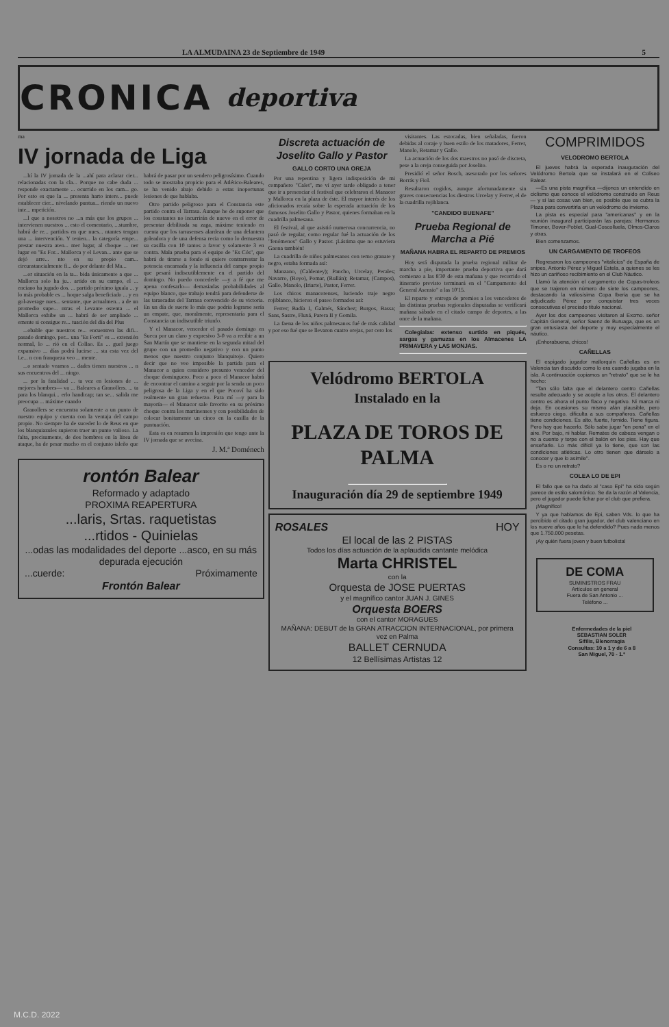LA ALMUDAINA 23 de Septiembre de 1949 5
CRONICA deportiva
ma
IV jornada de Liga
...hí la IV jornada de la ...ahí para aclarar cier... relacionadas con la cla... Porque no cabe duda ... responde exactamente ... ocurrido en los cam... go. Por esto es que la ... presenta harto intere... puede establecer cier... nivelando puntua... riendo un nuevo inte... mpetición.
...l que a nosotros no ...n más que los grupos ... intervienen nuestros ... esto el comentario, ...stumbre, habrá de re... partidos en que nues... ntantes tengan una ... intervención. Y tenien... la categoría empe... prestar nuestra aten... mer lugar, al choque ... ner lugar en "Es For... Mallorca y el Levan... ante que se dejó arre... nto en su propio cam... circunstancialmente fi... do por delante del Ma...
...or situación en la ta... bida únicamente a que ... Mallorca solo ha ju... artido en su campo, el ... enciano ha jugado dos. ... partido próximo iguala ... y lo más probable es ... hoque salga beneficiado ... y en gol-average nues... sentante, que actualmen... a de un promedio supe... ntras el Levante ostenta ... el Mallorca exhibe un ... habrá de ser ampliado ... emente si consigue re... tuación del día del Plus
...obable que nuestros re... encuentren las difi... pasado domingo, por... una "Es Forti" es ... extensión normal, lo ... rió en el Collao. Es ... guel juego expansivo ... días podrá lucirse ... sta esta vez del Le... n con franqueza veo ... mente.
...o sentado veamos ... dades tienen nuestros ... n sus encuentros del ... ningo.
... por la fatalidad ... ta vez en lesiones de ... mejores hombres— va ... Baleares a Granollers. ... ta para los blanqui... erlo handicap; tan se... salida me preocupa ... máxime cuando
Granollers se encuentra solamente a un punto de nuestro equipo y cuenta con la ventaja del campo propio. No siempre ha de suceder lo de Reus en que los blanquiazules supieron traer un punto valioso. La falta, precisamente, de dos hombres en la línea de ataque, ha de pesar mucho en el conjunto isleño que habrá de pasar por un sendero peligrosísimo. Cuando todo se mostraba propicio para el Atlético-Baleares, se ha venido abajo debido a estas inoportunas lesiones de que hablaba.
Otro partido peligroso para el Constancia este partido contra el Tarrasa. Aunque he de suponer que los constantes no incurrirán de nuevo en el error de presentar debilitada su zaga, máxime teniendo en cuenta que los tarrasenses alardean de una delantera goleadora y de una defensa recia como lo demuestra su casilla con 10 tantos a favor y solamente 3 en contra. Mala prueba para el equipo de "Es Cós", que habrá de tirarse a fondo si quiere contrarrestar la potencia encarnada y la influencia del campo propio que pesará indiscutiblemente en el partido del domingo. No puedo concederle —y a fé que me apena confesarlo— demasiadas probabilidades al equipo blanco, que trabajo tendrá para defenderse de las tarascadas del Tarrasa convencido de su victoria. En un día de suerte lo más que podría lograrse sería un empate, que, moralmente, representaría para el Constancia un indiscutible triunfo.
Y el Manacor, vencedor el pasado domingo en Sueca por un claro y expresivo 3-0 va a recibir a un San Martín que se mantiene en la segunda mitad del grupo con un promedio negativo y con un punto menos que nuestro conjunto blanquirojo. Quiero decir que no veo imposible la partida para el Manacor a quien considero presunto vencedor del choque dominguero. Poco a poco el Manacor habrá de encontrar el camino a seguir por la senda un poco peligrosa de la Liga y en el que Pocoví ha sido realmente un gran refuerzo. Para mí —y para la mayoría— el Manacor sale favorito en su próximo choque contra los martinenses y con posibilidades de colocar bonitamente un cinco en la casilla de la puntuación.
Esta es en resumen la impresión que tengo ante la IV jornada que se avecina.
J. M.ª Doménech
rontón Balear
Reformado y adaptado
PROXIMA REAPERTURA
...laris, Srtas. raquetistas
...rtidos - Quinielas
...odas las modalidades del deporte ...asco, en su más depurada ejecución
...cuerde: Próximamente
Frontón Balear
Discreta actuación de Joselito Gallo y Pastor
GALLO CORTO UNA OREJA
Por una repentina y ligera indisposición de mi compañero "Calet", me ví ayer tarde obligado a tener que ir a presenciar el festival que celebraron el Manacor y Mallorca en la plaza de éste. El mayor interés de los aficionados recaía sobre la esperada actuación de los famosos Joselito Gallo y Pastor, quienes formaban en la cuadrilla palmesana.
El festival, al que asistió numerosa concurrencia, no pasó de regular, como regular fué la actuación de los "fenómenos" Gallo y Pastor. ¡Lástima que no estuviera Gaona también!
La cuadrilla de niños palmesanos con terno granate y negro, estaba formada así:
Manzano, (Caldentey); Pancho, Urcelay, Perales; Navarro, (Royo), Pomar, (Rullán); Retamar, (Campos), Gallo, Manolo, (Iriarte), Pastor, Ferrer.
Los chicos manacorenses, luciendo traje negro rojiblanco, hicieron el paseo formados así:
Ferrer; Badía I, Galmés, Sánchez; Burgos, Bassa; Sans, Sastre, Fluxá, Parera II y Gomila.
La faena de los niños palmesanos fué de más calidad y por eso fué que se llevaron cuatro orejas, por cero los
visitantes. Las estocadas, bien señaladas, fueron debidas al coraje y buen estilo de los matadores, Ferrer, Manolo, Retamar y Gallo.
La actuación de los dos maestros no pasó de discreta, pese a la oreja conseguida por Joselito.
Presidió el señor Bosch, asesorado por los señores Borrás y Fiol.
Resultaron cogidos, aunque afortunadamente sin graves consecuencias los diestros Urcelay y Ferrer, el de la cuadrilla rojiblanca.
"CANDIDO BUENAFE"
Prueba Regional de Marcha a Pié
MAÑANA HABRA EL REPARTO DE PREMIOS
Hoy será disputada la prueba regional militar de marcha a pie, importante prueba deportiva que dará comienzo a las 8'30 de esta mañana y que recorrido el itinerario previsto terminará en el "Campamento del General Asensio" a las 10'15.
El reparto y entrega de premios a los vencedores de las distintas pruebas regionales disputadas se verificará mañana sábado en el citado campo de deportes, a las once de la mañana.
Colegialas: extenso surtido en piqués, sargas y gamuzas en los Almacenes LA PRIMAVERA y LAS MONJAS.
Velódromo BERTOLA
Instalado en la
PLAZA DE TOROS DE PALMA
Inauguración día 29 de septiembre 1949
ROSALES HOY
El local de las 2 PISTAS
Todos los días actuación de la aplaudida cantante melódica
Marta CHRISTEL
con la
Orquesta de JOSE PUERTAS
y el magnífico cantor JUAN J. GINES
Orquesta BOERS
con el cantor MORAGUES
MAÑANA: DEBUT de la GRAN ATRACCION INTERNACIONAL, por primera vez en Palma
BALLET CERNUDA
12 Bellísimas Artistas 12
COMPRIMIDOS
VELODROMO BERTOLA
El jueves habrá la esperada inauguración del Velódromo Bertola que se instalará en el Coliseo Balear.
—Es una pista magnífica —dijonos un entendido en ciclismo que conoce el velódromo construido en Reus— y si las cosas van bien, es posible que se cubra la Plaza para convertirla en un velódromo de invierno.
La pista es especial para "americanas" y en la reunión inaugural participarán las parejas: Hermanos Timoner, Bover-Poblet, Gual-Coscolluela, Olmos-Claros y otras.
Bien comenzamos.
UN CARGAMENTO DE TROFEOS
Regresaron los campeones "vitalicios" de España de snipes, Antonio Pérez y Miguel Estela, a quienes se les hizo un cariñoso recibimiento en el Club Náutico.
Llamó la atención el cargamento de Copas-trofeos que se trajeron en número de siete los campeones, destacando la valiosísima Copa Iberia que se ha adjudicado Pérez por conquistar tres veces consecutivas el preciado título nacional.
Ayer los dos campeones visitaron al Excmo. señor Capitán General, señor Saenz de Buruaga, que es un gran entusiasta del deporte y muy especialmente el náutico.
¡Enhorabuena, chicos!
CAÑELLAS
El espigado jugador mallorquín Cañellas es en Valencia tan discutido como lo era cuando jugaba en la isla. A continuación copiamos un "retrato" que se le ha hecho:
"Tan sólo falta que el delantero centro Cañellas resulte adecuado y se acople a los otros. El delantero centro es ahora el punto flaco y negativo. Ni marca ni deja. En ocasiones su mismo afán plausible, pero esfuerzo ciego, dificulta a sus compañeros. Cañellas tiene condiciones. Es alto, fuerte, fornido. Tiene figura. Pero hay que hacerlo. Sólo sabe jugar "en pena" en el aire. Por bajo, ni hablar. Remates de cabeza vengan o no a cuento y torpe con el balón en los pies. Hay que enseñarle. Lo más difícil ya lo tiene, que son las condiciones atléticas. Lo otro tienen que dárselo a conocer y que lo asimile".
Es o no un retrato?
COLEA LO DE EPI
El fallo que se ha dado al "caso Epi" ha sido según parece de estilo salomónico. Se da la razón al Valencia, pero el jugador puede fichar por el club que prefiera.
¡Magnífico!
Y ya que hablamos de Epi, saben Vds. lo que ha percibido el citado gran jugador, del club valenciano en los nueve años que le ha defendido? Pues nada menos que 1.750.000 pesetas.
¡Ay quién fuera joven y buen futbolista!
DE COMA
SUMINISTROS FRAU
Artículos en general
Fuera de San Antonio ...
Teléfono ...
Enfermedades de la piel
SEBASTIAN SOLER
Sífilis, Blenorragia
Consultas: 10 a 1 y de 6 a 8
San Miguel, 70 - 1.º
M.C.D. 2022